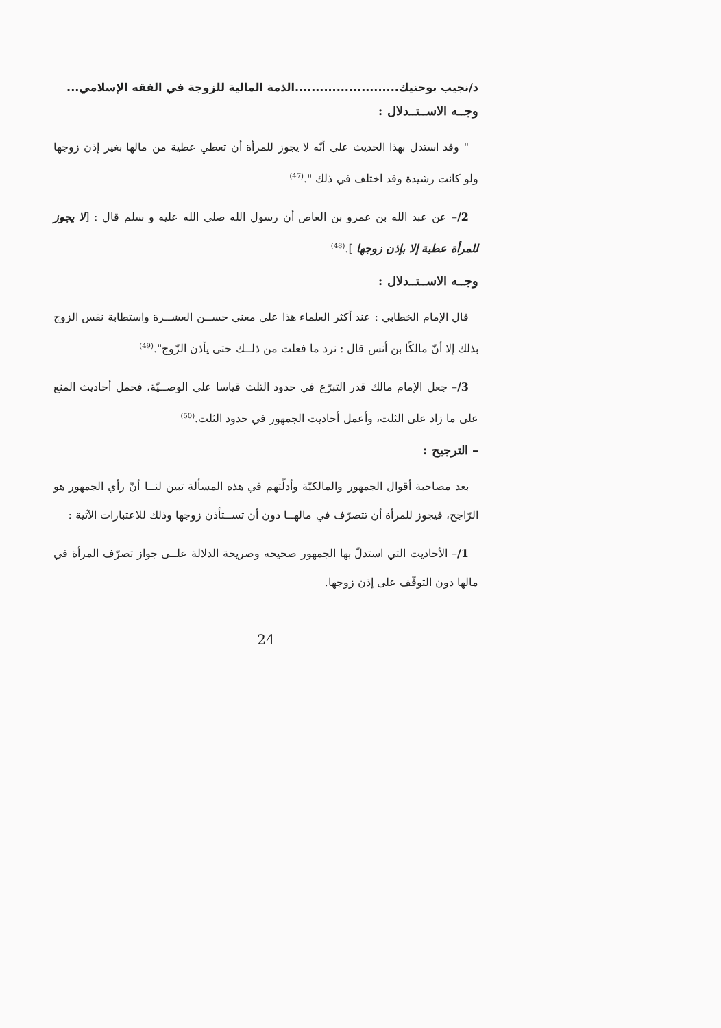د/نجيب بوحنيك.........................الذمة المالية للزوجة في الفقه الإسلامي...
وجــه الاســتــدلال :
" وقد استدل بهذا الحديث على أنّه لا يجوز للمرأة أن تعطي عطية من مالها بغير إذن زوجها ولو كانت رشيدة وقد اختلف في ذلك ".<sup>(47)</sup>
2/– عن عبد الله بن عمرو بن العاص أن رسول الله صلى الله عليه و سلم قال : [لا يجوز للمرأة عطية إلا بإذن زوجها ].<sup>(48)</sup>
وجــه الاســتــدلال :
قال الإمام الخطابي : عند أكثر العلماء هذا على معنى حســن العشــرة واستطابة نفس الزوج بذلك إلا أنّ مالكًا بن أنس قال : نرد ما فعلت من ذلــك حتى يأذن الزّوج".<sup>(49)</sup>
3/– جعل الإمام مالك قدر التبرّع في حدود الثلث قياسا على الوصــيّة، فحمل أحاديث المنع على ما زاد على الثلث، وأعمل أحاديث الجمهور في حدود الثلث.<sup>(50)</sup>
– الترجيح :
بعد مصاحبة أقوال الجمهور والمالكيّة وأدلّتهم في هذه المسألة تبين لنــا أنّ رأي الجمهور هو الرّاجح، فيجوز للمرأة أن تتصرّف في مالهــا دون أن تســتأذن زوجها وذلك للاعتبارات الآتية :
1/– الأحاديث التي استدلّ بها الجمهور صحيحه وصريحة الدلالة علــى جواز تصرّف المرأة في مالها دون التوقّف على إذن زوجها.
24